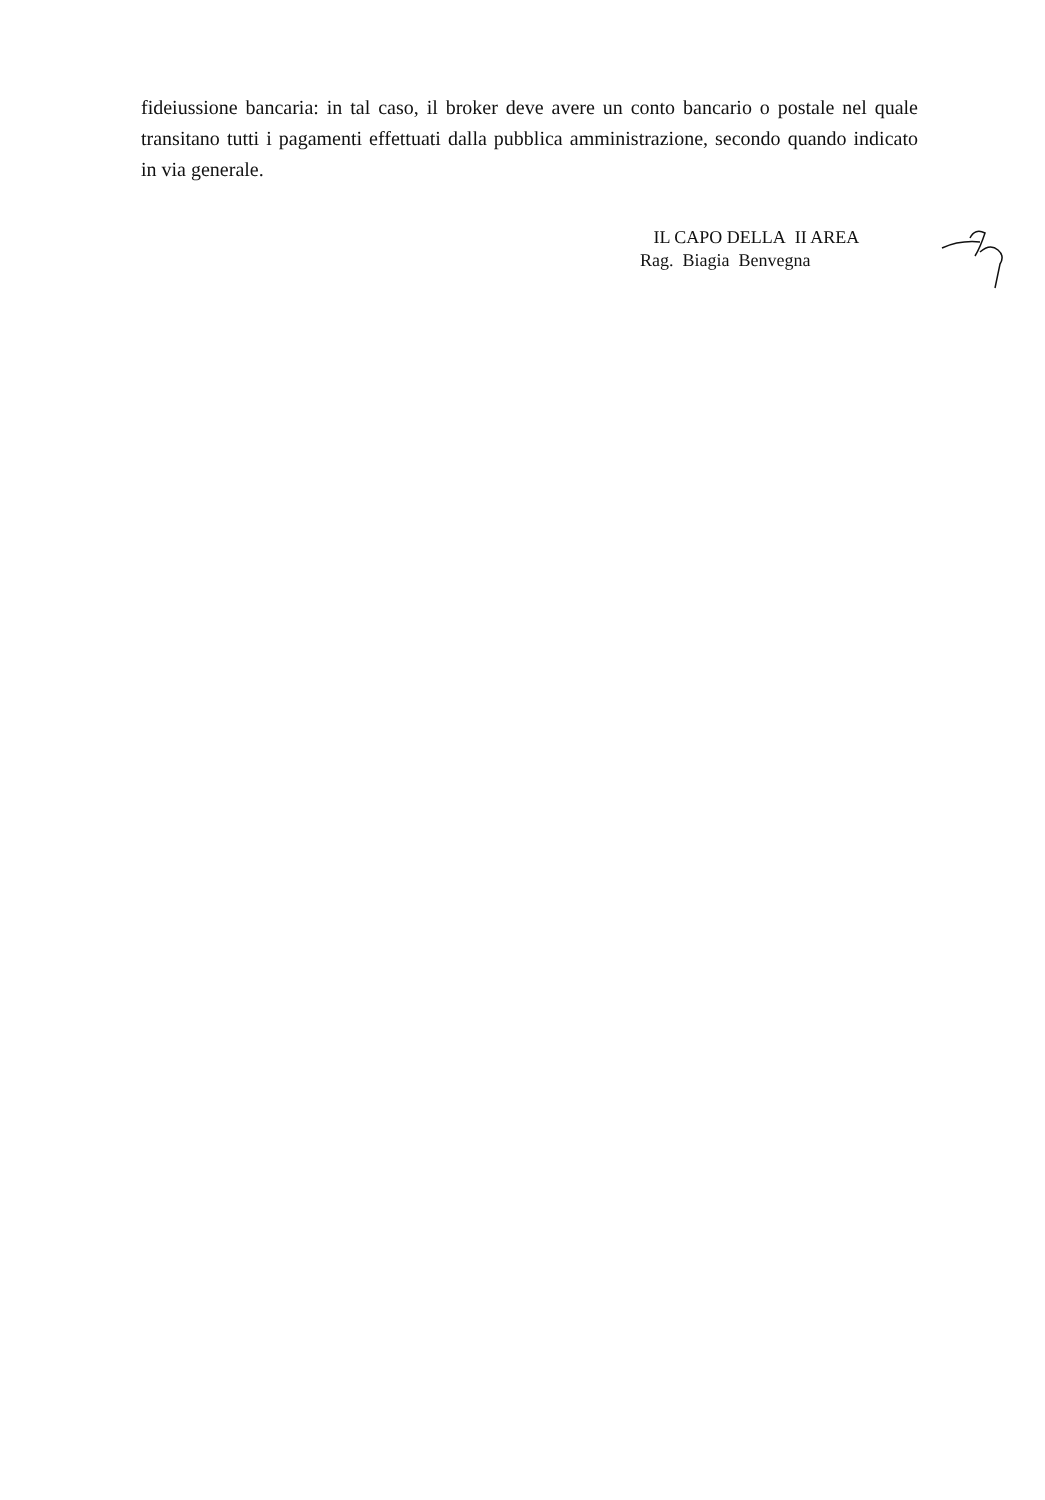fideiussione bancaria: in tal caso, il broker deve avere un conto bancario o postale nel quale transitano tutti i pagamenti effettuati dalla pubblica amministrazione, secondo quando indicato in via generale.
IL CAPO DELLA II AREA
Rag. Biagia Benvegna